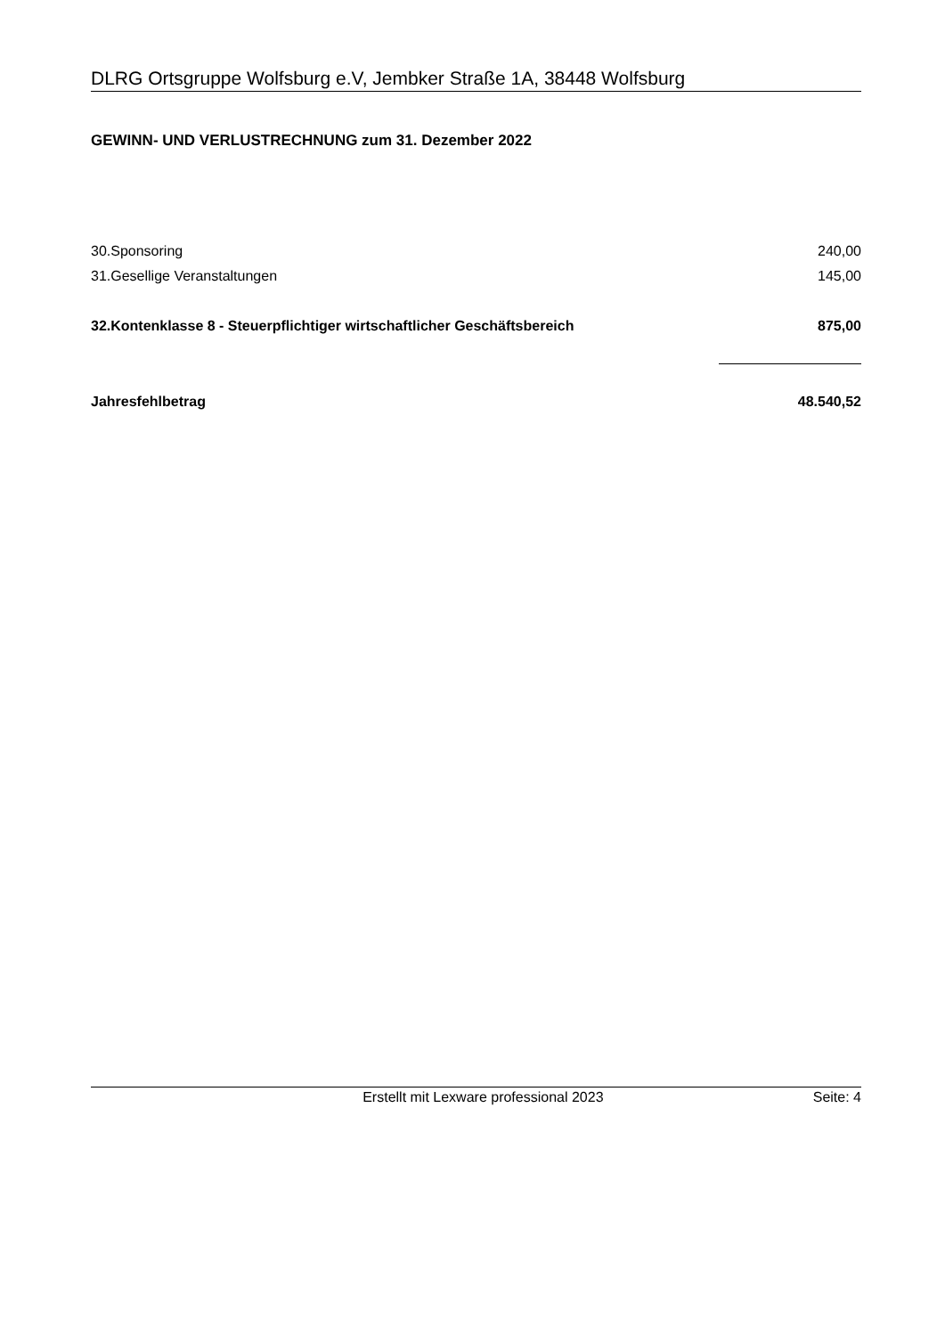DLRG Ortsgruppe Wolfsburg e.V, Jembker Straße 1A, 38448 Wolfsburg
GEWINN- UND VERLUSTRECHNUNG zum 31. Dezember 2022
| 30.Sponsoring | 240,00 |
| 31.Gesellige Veranstaltungen | 145,00 |
| 32.Kontenklasse 8 - Steuerpflichtiger wirtschaftlicher Geschäftsbereich | 875,00 |
| Jahresfehlbetrag | 48.540,52 |
Erstellt mit Lexware professional 2023 Seite: 4